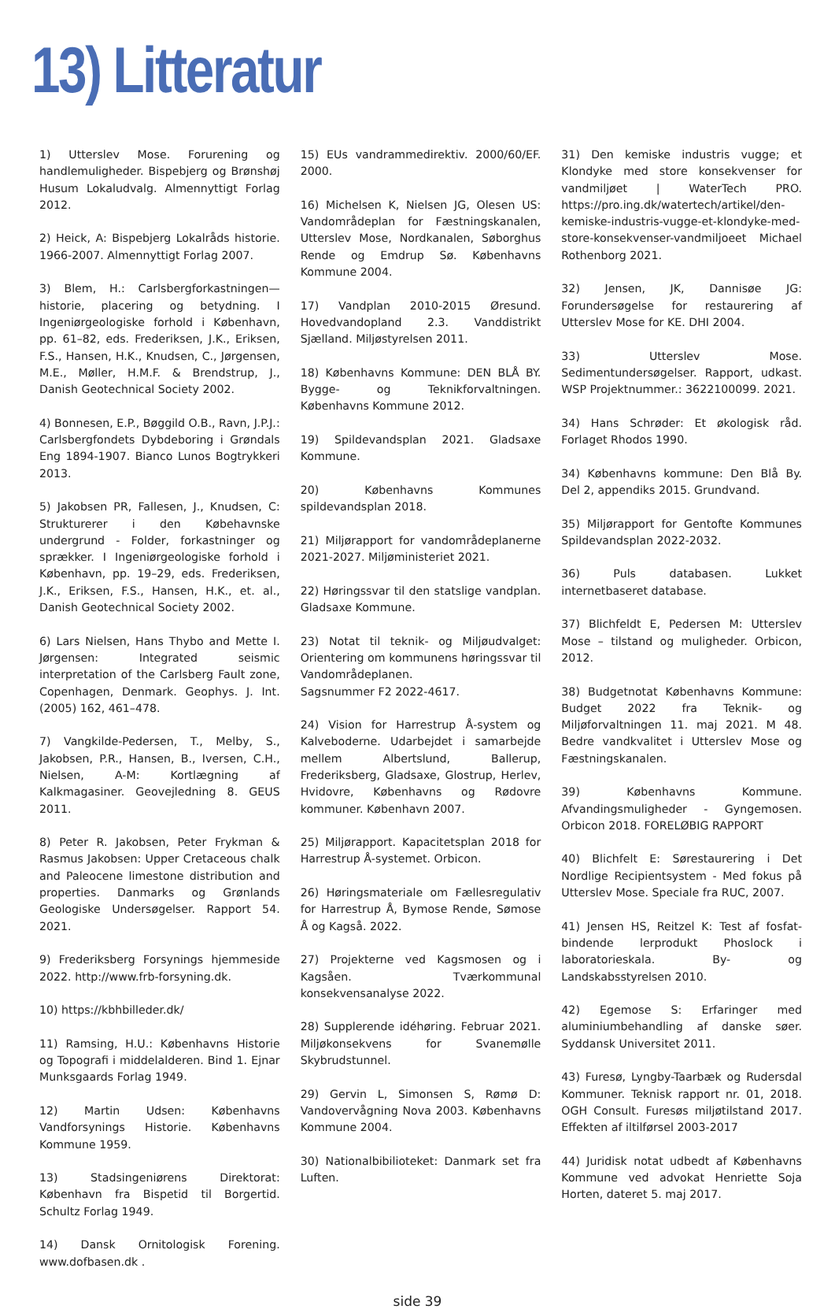13) Litteratur
1) Utterslev Mose. Forurening og handlemuligheder. Bispebjerg og Brønshøj Husum Lokaludvalg. Almennyttigt Forlag 2012.
2) Heick, A: Bispebjerg Lokalråds historie. 1966-2007. Almennyttigt Forlag 2007.
3) Blem, H.: Carlsbergforkastningen—historie, placering og betydning. I Ingeniørgeologiske forhold i København, pp. 61–82, eds. Frederiksen, J.K., Eriksen, F.S., Hansen, H.K., Knudsen, C., Jørgensen, M.E., Møller, H.M.F. & Brendstrup, J., Danish Geotechnical Society 2002.
4) Bonnesen, E.P., Bøggild O.B., Ravn, J.P.J.: Carlsbergfondets Dybdeboring i Grøndals Eng 1894-1907. Bianco Lunos Bogtrykkeri 2013.
5) Jakobsen PR, Fallesen, J., Knudsen, C: Strukturerer i den Købehavnske undergrund - Folder, forkastninger og sprækker. I Ingeniørgeologiske forhold i København, pp. 19–29, eds. Frederiksen, J.K., Eriksen, F.S., Hansen, H.K., et. al., Danish Geotechnical Society 2002.
6) Lars Nielsen, Hans Thybo and Mette I. Jørgensen: Integrated seismic interpretation of the Carlsberg Fault zone, Copenhagen, Denmark. Geophys. J. Int. (2005) 162, 461–478.
7) Vangkilde-Pedersen, T., Melby, S., Jakobsen, P.R., Hansen, B., Iversen, C.H., Nielsen, A-M: Kortlægning af Kalkmagasiner. Geovejledning 8. GEUS 2011.
8) Peter R. Jakobsen, Peter Frykman & Rasmus Jakobsen: Upper Cretaceous chalk and Paleocene limestone distribution and properties. Danmarks og Grønlands Geologiske Undersøgelser. Rapport 54. 2021.
9) Frederiksberg Forsynings hjemmeside 2022. http://www.frb-forsyning.dk.
10) https://kbhbilleder.dk/
11) Ramsing, H.U.: Københavns Historie og Topografi i middelalderen. Bind 1. Ejnar Munksgaards Forlag 1949.
12) Martin Udsen: Københavns Vandforsynings Historie. Københavns Kommune 1959.
13) Stadsingeniørens Direktorat: København fra Bispetid til Borgertid. Schultz Forlag 1949.
14) Dansk Ornitologisk Forening. www.dofbasen.dk .
15) EUs vandrammedirektiv. 2000/60/EF. 2000.
16) Michelsen K, Nielsen JG, Olesen US: Vandområdeplan for Fæstningskanalen, Utterslev Mose, Nordkanalen, Søborghus Rende og Emdrup Sø. Københavns Kommune 2004.
17) Vandplan 2010-2015 Øresund. Hovedvandopland 2.3. Vanddistrikt Sjælland. Miljøstyrelsen 2011.
18) Københavns Kommune: DEN BLÅ BY. Bygge- og Teknikforvaltningen. Københavns Kommune 2012.
19) Spildevandsplan 2021. Gladsaxe Kommune.
20) Københavns Kommunes spildevandsplan 2018.
21) Miljørapport for vandområdeplanerne 2021-2027. Miljøministeriet 2021.
22) Høringssvar til den statslige vandplan. Gladsaxe Kommune.
23) Notat til teknik- og Miljøudvalget: Orientering om kommunens høringssvar til Vandområdeplanen.
Sagsnummer F2 2022-4617.
24) Vision for Harrestrup Å-system og Kalveboderne. Udarbejdet i samarbejde mellem Albertslund, Ballerup, Frederiksberg, Gladsaxe, Glostrup, Herlev, Hvidovre, Københavns og Rødovre kommuner. København 2007.
25) Miljørapport. Kapacitetsplan 2018 for Harrestrup Å-systemet. Orbicon.
26) Høringsmateriale om Fællesregulativ for Harrestrup Å, Bymose Rende, Sømose Å og Kagså. 2022.
27) Projekterne ved Kagsmosen og i Kagsåen. Tværkommunal konsekvensanalyse 2022.
28) Supplerende idéhøring. Februar 2021. Miljøkonsekvens for Svanemølle Skybrudstunnel.
29) Gervin L, Simonsen S, Rømø D: Vandovervågning Nova 2003. Københavns Kommune 2004.
30) Nationalbibilioteket: Danmark set fra Luften.
31) Den kemiske industris vugge; et Klondyke med store konsekvenser for vandmiljøet | WaterTech PRO. https://pro.ing.dk/watertech/artikel/den-kemiske-industris-vugge-et-klondyke-med-store-konsekvenser-vandmiljoeet Michael Rothenborg 2021.
32) Jensen, JK, Dannisøe JG: Forundersøgelse for restaurering af Utterslev Mose for KE. DHI 2004.
33) Utterslev Mose. Sedimentundersøgelser. Rapport, udkast. WSP Projektnummer.: 3622100099. 2021.
34) Hans Schrøder: Et økologisk råd. Forlaget Rhodos 1990.
34) Københavns kommune: Den Blå By. Del 2, appendiks 2015. Grundvand.
35) Miljørapport for Gentofte Kommunes Spildevandsplan 2022-2032.
36) Puls databasen. Lukket internetbaseret database.
37) Blichfeldt E, Pedersen M: Utterslev Mose – tilstand og muligheder. Orbicon, 2012.
38) Budgetnotat Københavns Kommune: Budget 2022 fra Teknik- og Miljøforvaltningen 11. maj 2021. M 48. Bedre vandkvalitet i Utterslev Mose og Fæstningskanalen.
39) Københavns Kommune. Afvandingsmuligheder - Gyngemosen. Orbicon 2018. FORELØBIG RAPPORT
40) Blichfelt E: Sørestaurering i Det Nordlige Recipientsystem - Med fokus på Utterslev Mose. Speciale fra RUC, 2007.
41) Jensen HS, Reitzel K: Test af fosfat-bindende lerprodukt Phoslock i laboratorieskala. By- og Landskabsstyrelsen 2010.
42) Egemose S: Erfaringer med aluminiumbehandling af danske søer. Syddansk Universitet 2011.
43) Furesø, Lyngby-Taarbæk og Rudersdal Kommuner. Teknisk rapport nr. 01, 2018. OGH Consult. Furesøs miljøtilstand 2017. Effekten af iltilførsel 2003-2017
44) Juridisk notat udbedt af Københavns Kommune ved advokat Henriette Soja Horten, dateret 5. maj 2017.
side 39